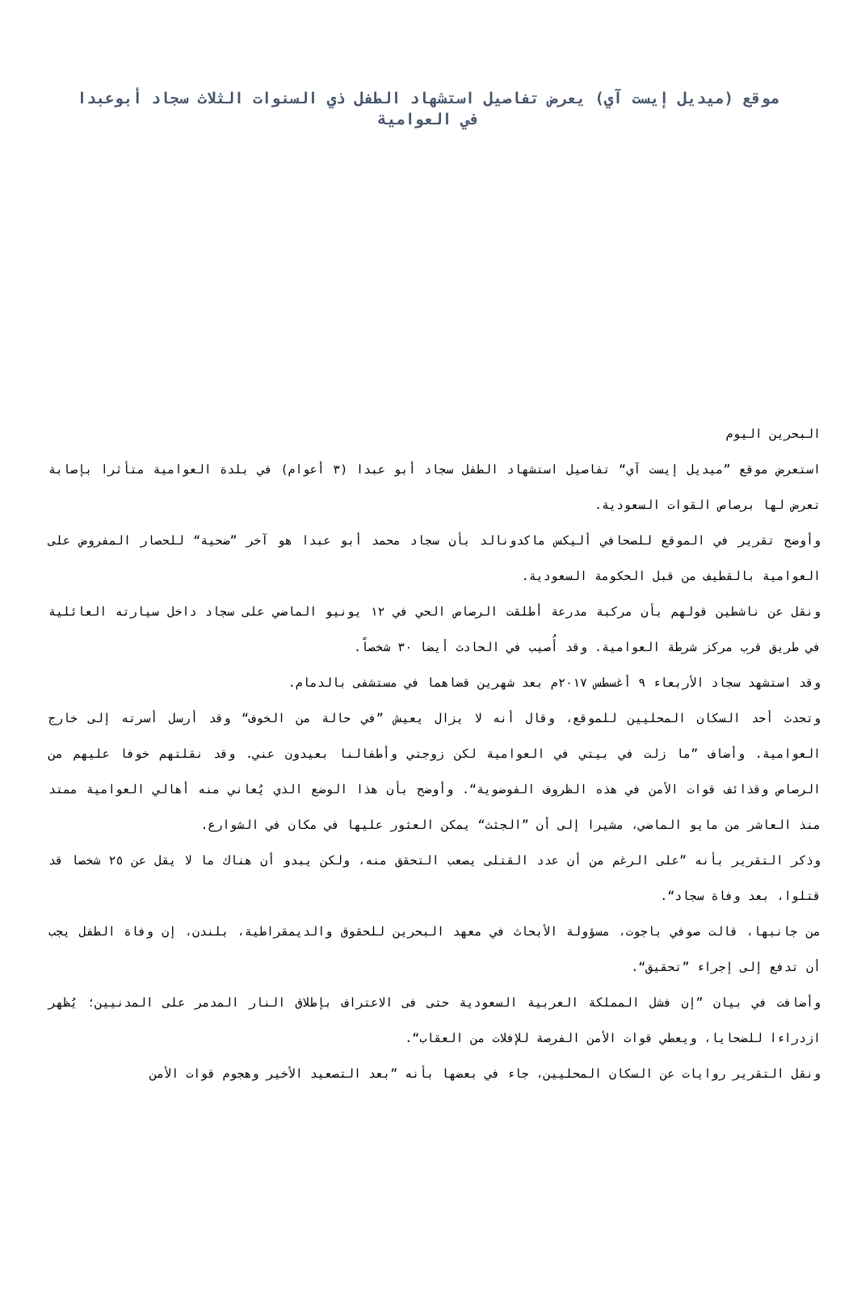موقع (ميديل إيست آي) يعرض تفاصيل استشهاد الطفل ذي السنوات الثلاث سجاد أبوعبدا في العوامية
البحرين اليوم
استعرض موقع ”ميديل إيست آي“ تفاصيل استشهاد الطفل سجاد أبو عبدا (٣ أعوام) في بلدة العوامية متأثرا بإصابة تعرض لها برصاص القوات السعودية.
وأوضح تقرير في الموقع للصحافي أليكس ماكدونالد بأن سجاد محمد أبو عبدا هو آخر ”ضحية“ للحصار المفروض على العوامية بالقطيف من قبل الحكومة السعودية.
ونقل عن ناشطين قولهم بأن مركبة مدرعة أطلقت الرصاص الحي في ١٢ يونيو الماضي على سجاد داخل سيارته العائلية في طريق قرب مركز شرطة العوامية. وقد أُصيب في الحادث أيضا ٣٠ شخصاً.
وقد استشهد سجاد الأربعاء ٩ أغسطس ٢٠١٧م بعد شهرين قضاهما في مستشفى بالدمام.
وتحدث أحد السكان المحليين للموقع، وقال أنه لا يزال يعيش ”في حالة من الخوف“ وقد أرسل أسرته إلى خارج العوامية. وأضاف ”ما زلت في بيتي في العوامية لكن زوجتي وأطفالنا بعيدون عني. وقد نقلتهم خوفا عليهم من الرصاص وقذائف قوات الأمن في هذه الظروف الفوضوية“. وأوضح بأن هذا الوضع الذي يُعاني منه أهالي العوامية ممتد منذ العاشر من مايو الماضي، مشيرا إلى أن ”الجثث“ يمكن العثور عليها في مكان في الشوارع.
وذكر التقرير بأنه ”على الرغم من أن عدد القتلى يصعب التحقق منه، ولكن يبدو أن هناك ما لا يقل عن ٢٥ شخصا قد قتلوا، بعد وفاة سجاد“.
من جانبها، قالت صوفي باجوت، مسؤولة الأبحاث في معهد البحرين للحقوق والديمقراطية، بلندن، إن وفاة الطفل يجب أن تدفع إلى إجراء ”تحقيق“.
وأضافت في بيان ”إن فشل المملكة العربية السعودية حتى فى الاعتراف بإطلاق النار المدمر على المدنيين؛ يُظهر ازدراءا للضحايا، ويعطي قوات الأمن الفرصة للإفلات من العقاب“.
ونقل التقرير روايات عن السكان المحليين، جاء في بعضها بأنه ”بعد التصعيد الأخير وهجوم قوات الأمن